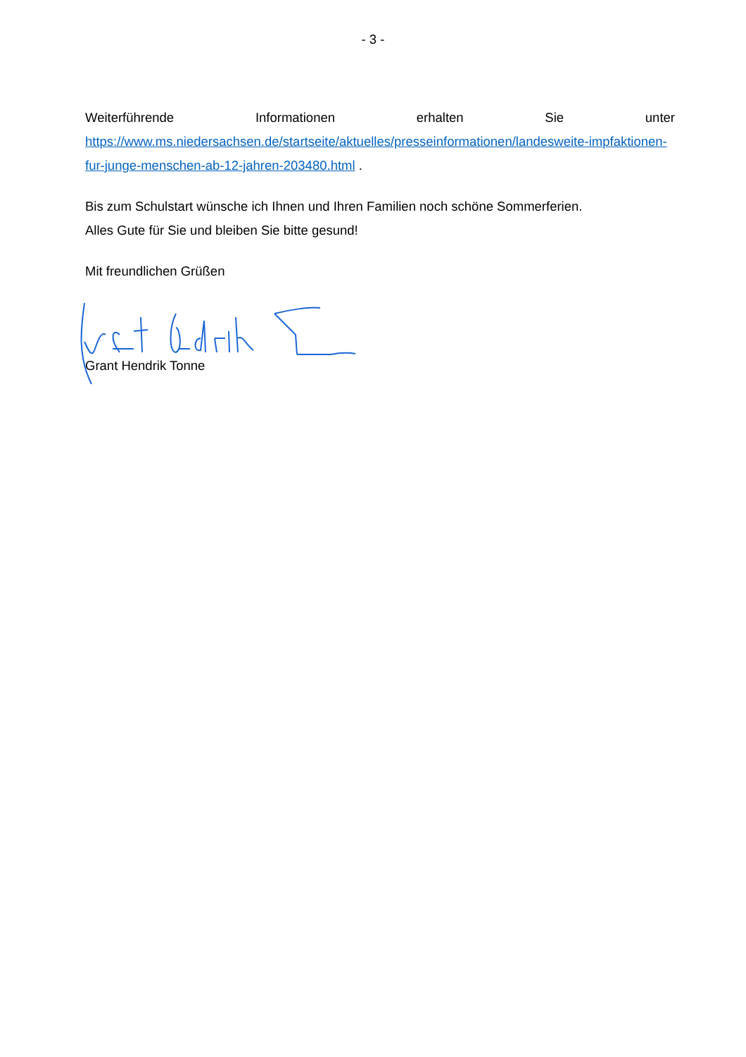- 3 -
Weiterführende Informationen erhalten Sie unter
https://www.ms.niedersachsen.de/startseite/aktuelles/presseinformationen/landesweite-impfaktionen-fur-junge-menschen-ab-12-jahren-203480.html .
Bis zum Schulstart wünsche ich Ihnen und Ihren Familien noch schöne Sommerferien.
Alles Gute für Sie und bleiben Sie bitte gesund!
Mit freundlichen Grüßen
Grant Hendrik Tonne